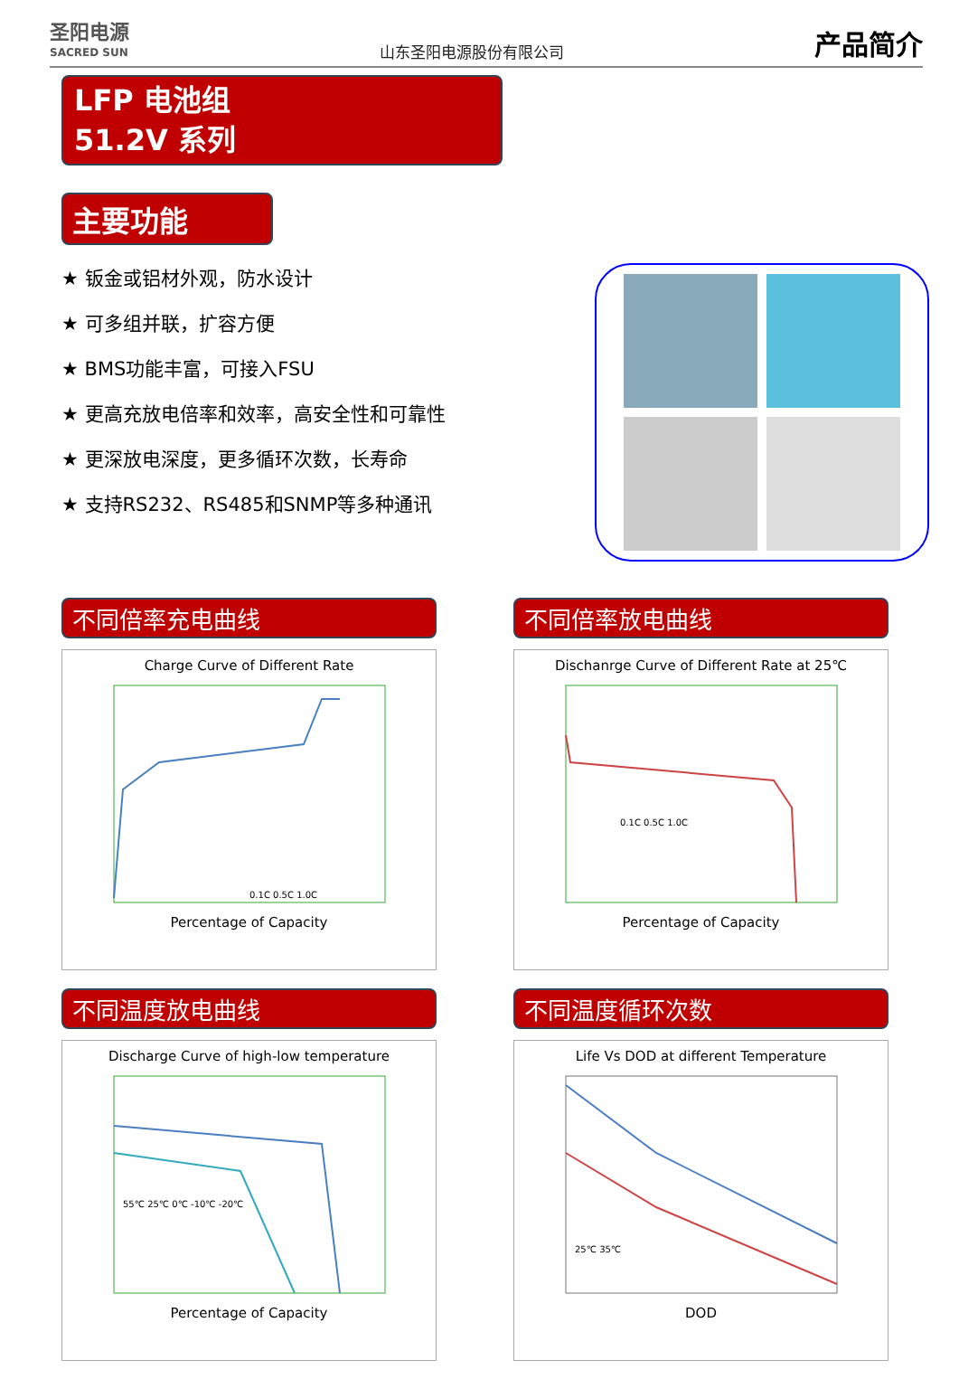圣阳电源
SACRED SUN
山东圣阳电源股份有限公司
产品简介
LFP 电池组
51.2V 系列
主要功能
★ 钣金或铝材外观，防水设计
★ 可多组并联，扩容方便
★ BMS功能丰富，可接入FSU
★ 更高充放电倍率和效率，高安全性和可靠性
★ 更深放电深度，更多循环次数，长寿命
★ 支持RS232、RS485和SNMP等多种通讯
不同倍率充电曲线
Charge Curve of Different Rate
0.1C 0.5C 1.0C
Percentage of Capacity
不同倍率放电曲线
Dischanrge Curve of Different Rate at 25℃
0.1C 0.5C 1.0C
Percentage of Capacity
不同温度放电曲线
Discharge Curve of high-low temperature
55℃ 25℃ 0℃ -10℃ -20℃
Percentage of Capacity
不同温度循环次数
Life Vs DOD at different Temperature
25℃ 35℃
DOD